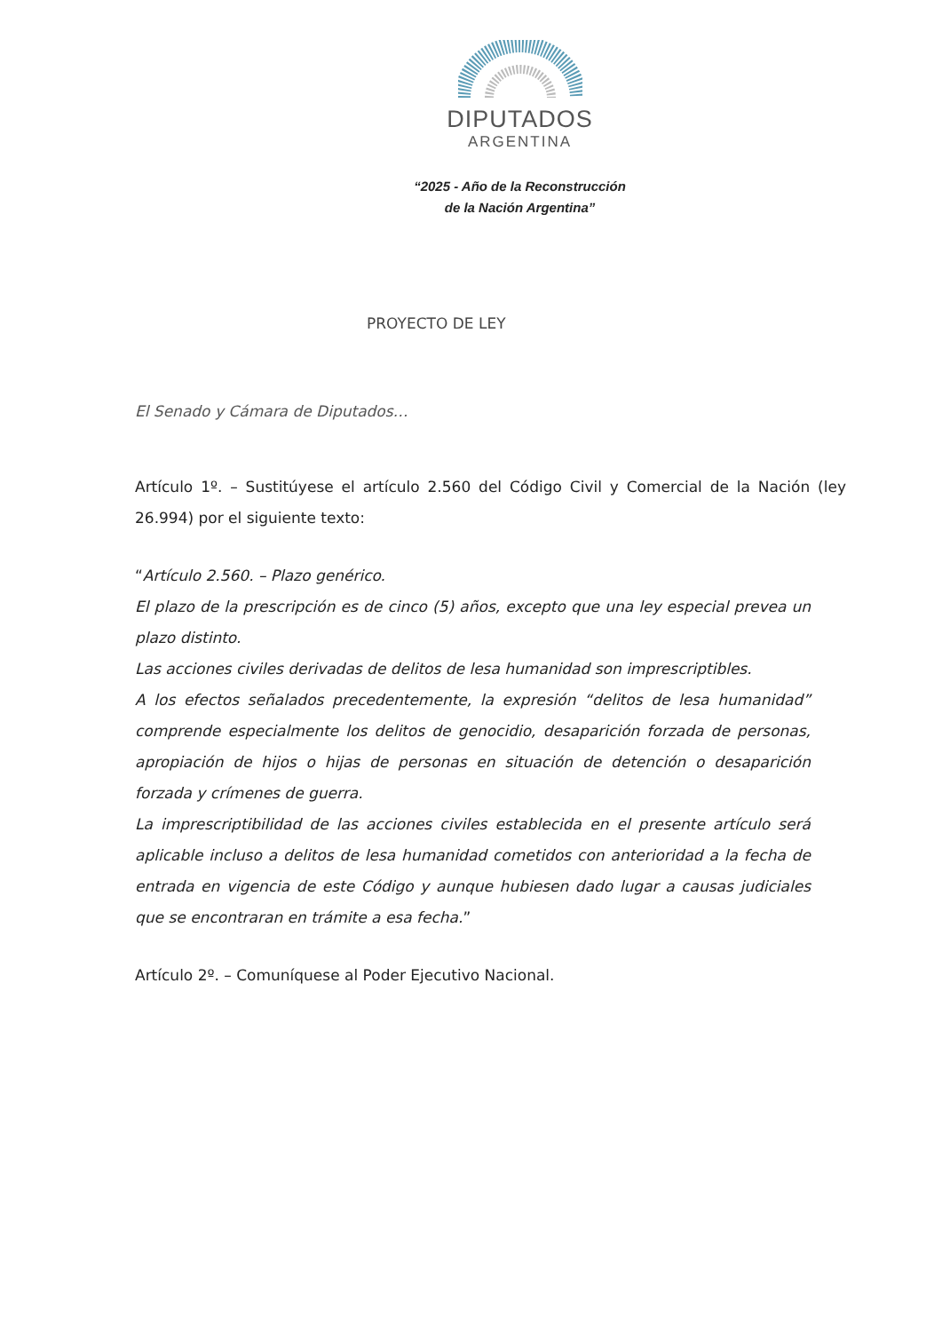DIPUTADOS
ARGENTINA
“2025 - Año de la Reconstrucción
de la Nación Argentina”
PROYECTO DE LEY
El Senado y Cámara de Diputados…
Artículo 1º. – Sustitúyese el artículo 2.560 del Código Civil y Comercial de la Nación (ley 26.994) por el siguiente texto:
“Artículo 2.560. – Plazo genérico.
El plazo de la prescripción es de cinco (5) años, excepto que una ley especial prevea un plazo distinto.
Las acciones civiles derivadas de delitos de lesa humanidad son imprescriptibles.
A los efectos señalados precedentemente, la expresión “delitos de lesa humanidad” comprende especialmente los delitos de genocidio, desaparición forzada de personas, apropiación de hijos o hijas de personas en situación de detención o desaparición forzada y crímenes de guerra.
La imprescriptibilidad de las acciones civiles establecida en el presente artículo será aplicable incluso a delitos de lesa humanidad cometidos con anterioridad a la fecha de entrada en vigencia de este Código y aunque hubiesen dado lugar a causas judiciales que se encontraran en trámite a esa fecha.”
Artículo 2º. – Comuníquese al Poder Ejecutivo Nacional.